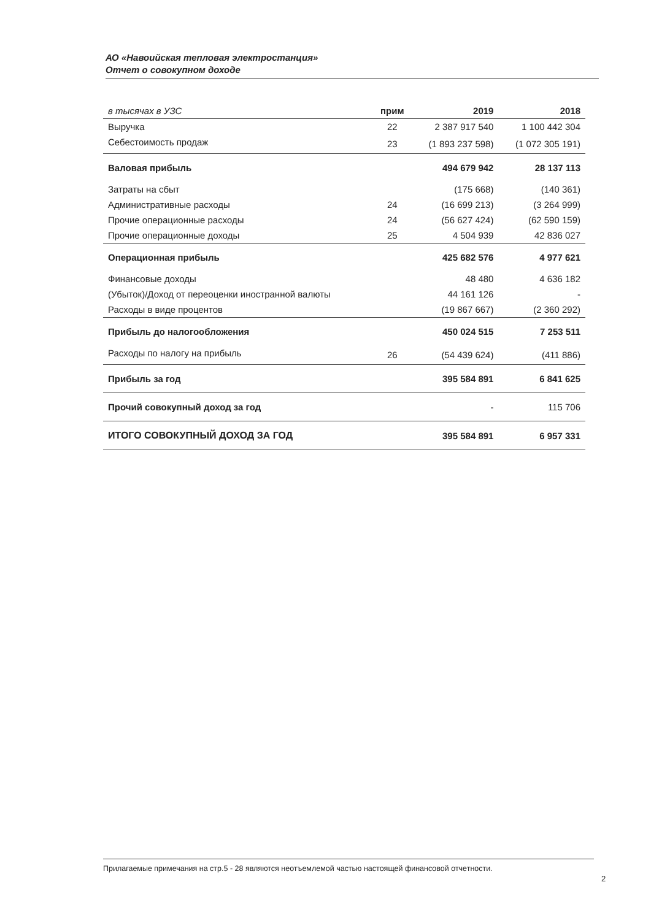АО «Навоийская тепловая электростанция»
Отчет о совокупном доходе
| в тысячах в УЗС | прим | 2019 | 2018 |
| --- | --- | --- | --- |
| Выручка | 22 | 2 387 917 540 | 1 100 442 304 |
| Себестоимость продаж | 23 | (1 893 237 598) | (1 072 305 191) |
| Валовая прибыль | | 494 679 942 | 28 137 113 |
| Затраты на сбыт | | (175 668) | (140 361) |
| Административные расходы | 24 | (16 699 213) | (3 264 999) |
| Прочие операционные расходы | 24 | (56 627 424) | (62 590 159) |
| Прочие операционные доходы | 25 | 4 504 939 | 42 836 027 |
| Операционная прибыль | | 425 682 576 | 4 977 621 |
| Финансовые доходы | | 48 480 | 4 636 182 |
| (Убыток)/Доход от переоценки иностранной валюты | | 44 161 126 | - |
| Расходы в виде процентов | | (19 867 667) | (2 360 292) |
| Прибыль до налогообложения | | 450 024 515 | 7 253 511 |
| Расходы по налогу на прибыль | 26 | (54 439 624) | (411 886) |
| Прибыль за год | | 395 584 891 | 6 841 625 |
| Прочий совокупный доход за год | | - | 115 706 |
| ИТОГО СОВОКУПНЫЙ ДОХОД ЗА ГОД | | 395 584 891 | 6 957 331 |
Прилагаемые примечания на стр.5 - 28 являются неотъемлемой частью настоящей финансовой отчетности.
2